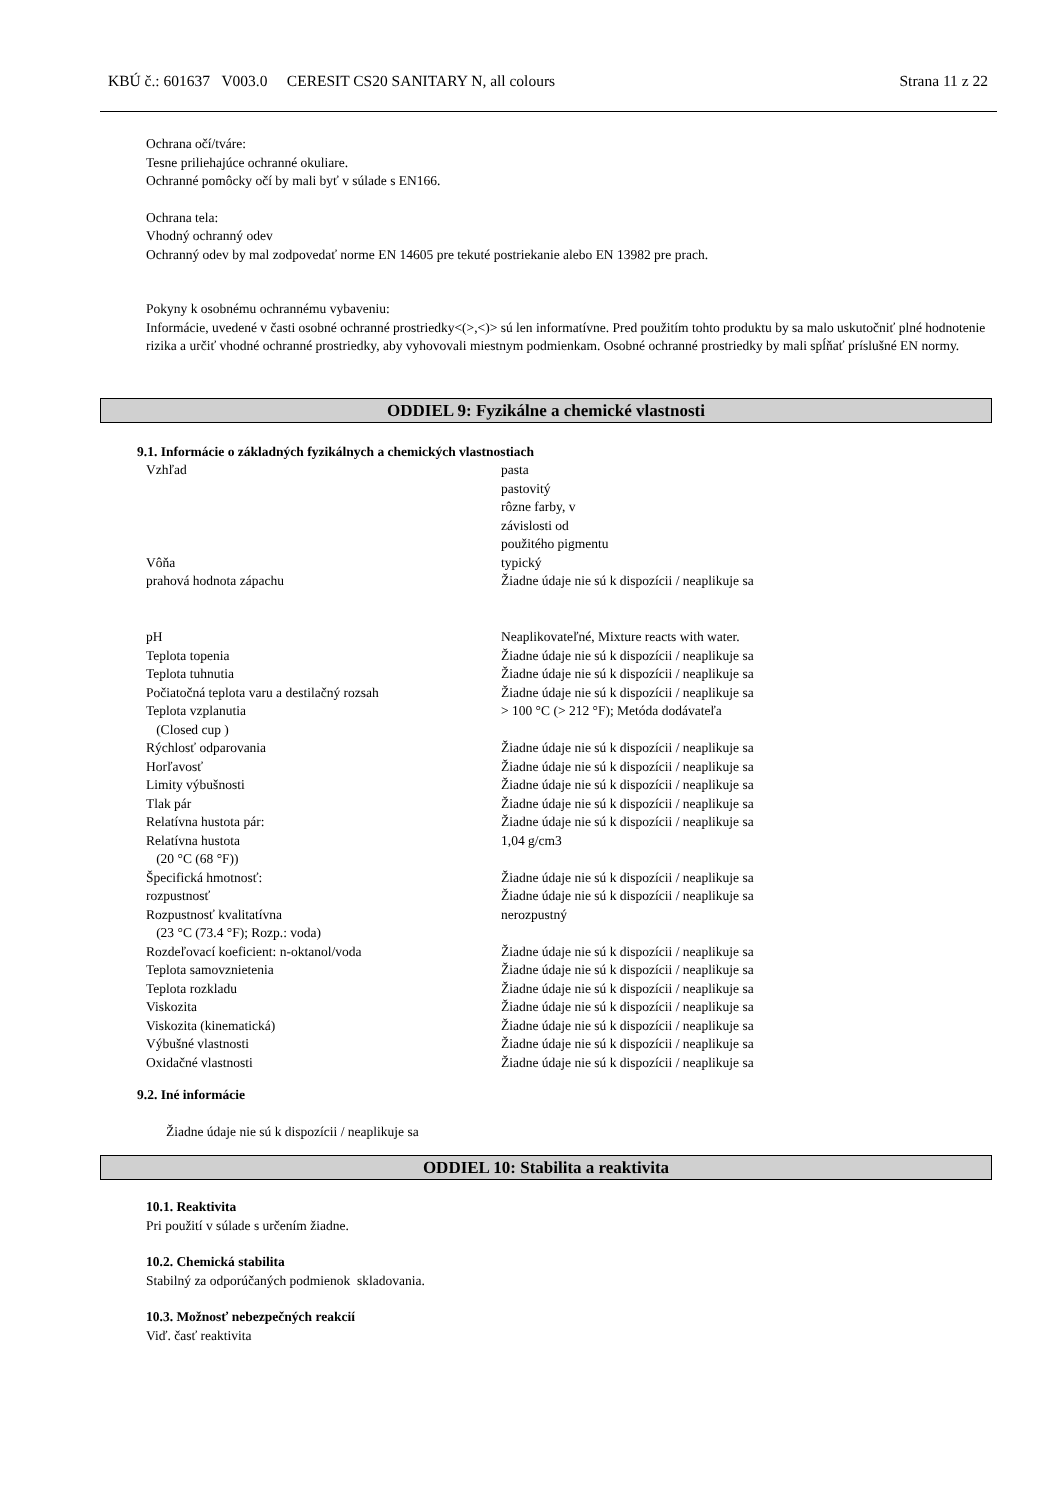KBÚ č.: 601637 V003.0 CERESIT CS20 SANITARY N, all colours Strana 11 z 22
Ochrana očí/tváre:
Tesne priliehajúce ochranné okuliare.
Ochranné pomôcky očí by mali byť v súlade s EN166.
Ochrana tela:
Vhodný ochranný odev
Ochranný odev by mal zodpovedať norme EN 14605 pre tekuté postriekanie alebo EN 13982 pre prach.
Pokyny k osobnému ochrannému vybaveniu:
Informácie, uvedené v časti osobné ochranné prostriedky<(>,<)> sú len informatívne. Pred použitím tohto produktu by sa malo uskutočniť plné hodnotenie rizika a určiť vhodné ochranné prostriedky, aby vyhovovali miestnym podmienkam. Osobné ochranné prostriedky by mali spĺňať príslušné EN normy.
ODDIEL 9: Fyzikálne a chemické vlastnosti
9.1. Informácie o základných fyzikálnych a chemických vlastnostiach
| Vzhľad | pasta pastovitý rôzne farby, v závislosti od použitého pigmentu |
| Vôňa | typický |
| prahová hodnota zápachu | Žiadne údaje nie sú k dispozícii / neaplikuje sa |
| pH | Neaplikovateľné, Mixture reacts with water. |
| Teplota topenia | Žiadne údaje nie sú k dispozícii / neaplikuje sa |
| Teplota tuhnutia | Žiadne údaje nie sú k dispozícii / neaplikuje sa |
| Počiatočná teplota varu a destilačný rozsah | Žiadne údaje nie sú k dispozícii / neaplikuje sa |
| Teplota vzplanutia (Closed cup ) | > 100 °C (> 212 °F); Metóda dodávateľa |
| Rýchlosť odparovania | Žiadne údaje nie sú k dispozícii / neaplikuje sa |
| Horľavosť | Žiadne údaje nie sú k dispozícii / neaplikuje sa |
| Limity výbušnosti | Žiadne údaje nie sú k dispozícii / neaplikuje sa |
| Tlak pár | Žiadne údaje nie sú k dispozícii / neaplikuje sa |
| Relatívna hustota pár: | Žiadne údaje nie sú k dispozícii / neaplikuje sa |
| Relatívna hustota (20 °C (68 °F)) | 1,04 g/cm3 |
| Špecifická hmotnosť: | Žiadne údaje nie sú k dispozícii / neaplikuje sa |
| rozpustnosť | Žiadne údaje nie sú k dispozícii / neaplikuje sa |
| Rozpustnosť kvalitatívna (23 °C (73.4 °F); Rozp.: voda) | nerozpustný |
| Rozdeľovací koeficient: n-oktanol/voda | Žiadne údaje nie sú k dispozícii / neaplikuje sa |
| Teplota samovznietenia | Žiadne údaje nie sú k dispozícii / neaplikuje sa |
| Teplota rozkladu | Žiadne údaje nie sú k dispozícii / neaplikuje sa |
| Viskozita | Žiadne údaje nie sú k dispozícii / neaplikuje sa |
| Viskozita (kinematická) | Žiadne údaje nie sú k dispozícii / neaplikuje sa |
| Výbušné vlastnosti | Žiadne údaje nie sú k dispozícii / neaplikuje sa |
| Oxidačné vlastnosti | Žiadne údaje nie sú k dispozícii / neaplikuje sa |
9.2. Iné informácie
Žiadne údaje nie sú k dispozícii / neaplikuje sa
ODDIEL 10: Stabilita a reaktivita
10.1. Reaktivita
Pri použití v súlade s určením žiadne.
10.2. Chemická stabilita
Stabilný za odporúčaných podmienok skladovania.
10.3. Možnosť nebezpečných reakcií
Viď. časť reaktivita